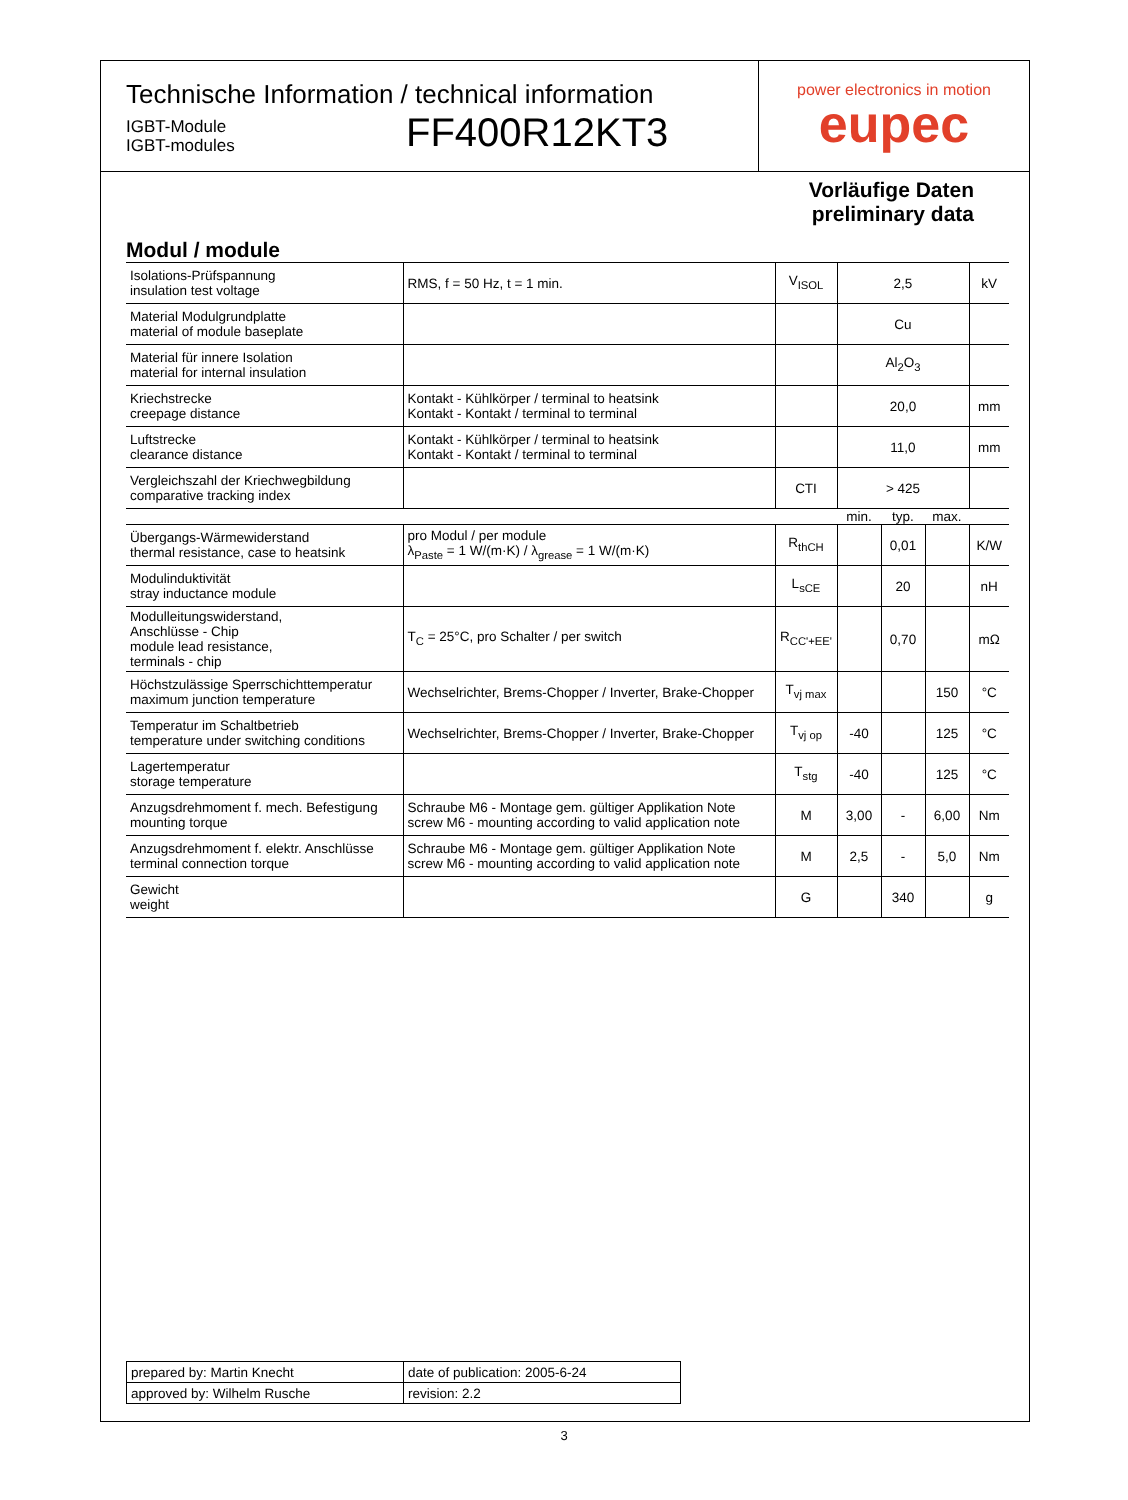Technische Information / technical information
IGBT-Module
IGBT-modules
FF400R12KT3
power electronics in motion
eupec
Vorläufige Daten
preliminary data
Modul / module
| Isolations-Prüfspannung insulation test voltage | RMS, f = 50 Hz, t = 1 min. | V<sub>ISOL</sub> | 2,5 | | | kV |
| Material Modulgrundplatte material of module baseplate | | | Cu | | | |
| Material für innere Isolation material for internal insulation | | | Al<sub>2</sub>O<sub>3</sub> | | | |
| Kriechstrecke creepage distance | Kontakt - Kühlkörper / terminal to heatsink Kontakt - Kontakt / terminal to terminal | | 20,0 | | | mm |
| Luftstrecke clearance distance | Kontakt - Kühlkörper / terminal to heatsink Kontakt - Kontakt / terminal to terminal | | 11,0 | | | mm |
| Vergleichszahl der Kriechwegbildung comparative tracking index | | CTI | > 425 | | | |
| | | | min. | typ. | max. | |
| Übergangs-Wärmewiderstand thermal resistance, case to heatsink | pro Modul / per module λ<sub>Paste</sub> = 1 W/(m·K) / λ<sub>grease</sub> = 1 W/(m·K) | R<sub>thCH</sub> | | 0,01 | | K/W |
| Modulinduktivität stray inductance module | | L<sub>sCE</sub> | | 20 | | nH |
| Modulleitungswiderstand, Anschlüsse - Chip module lead resistance, terminals - chip | T<sub>C</sub> = 25°C, pro Schalter / per switch | R<sub>CC'+EE'</sub> | | 0,70 | | mΩ |
| Höchstzulässige Sperrschichttemperatur maximum junction temperature | Wechselrichter, Brems-Chopper / Inverter, Brake-Chopper | T<sub>vj max</sub> | | | 150 | °C |
| Temperatur im Schaltbetrieb temperature under switching conditions | Wechselrichter, Brems-Chopper / Inverter, Brake-Chopper | T<sub>vj op</sub> | -40 | | 125 | °C |
| Lagertemperatur storage temperature | | T<sub>stg</sub> | -40 | | 125 | °C |
| Anzugsdrehmoment f. mech. Befestigung mounting torque | Schraube M6 - Montage gem. gültiger Applikation Note screw M6 - mounting according to valid application note | M | 3,00 | - | 6,00 | Nm |
| Anzugsdrehmoment f. elektr. Anschlüsse terminal connection torque | Schraube M6 - Montage gem. gültiger Applikation Note screw M6 - mounting according to valid application note | M | 2,5 | - | 5,0 | Nm |
| Gewicht weight | | G | | 340 | | g |
| prepared by: Martin Knecht | date of publication: 2005-6-24 |
| approved by: Wilhelm Rusche | revision: 2.2 |
3